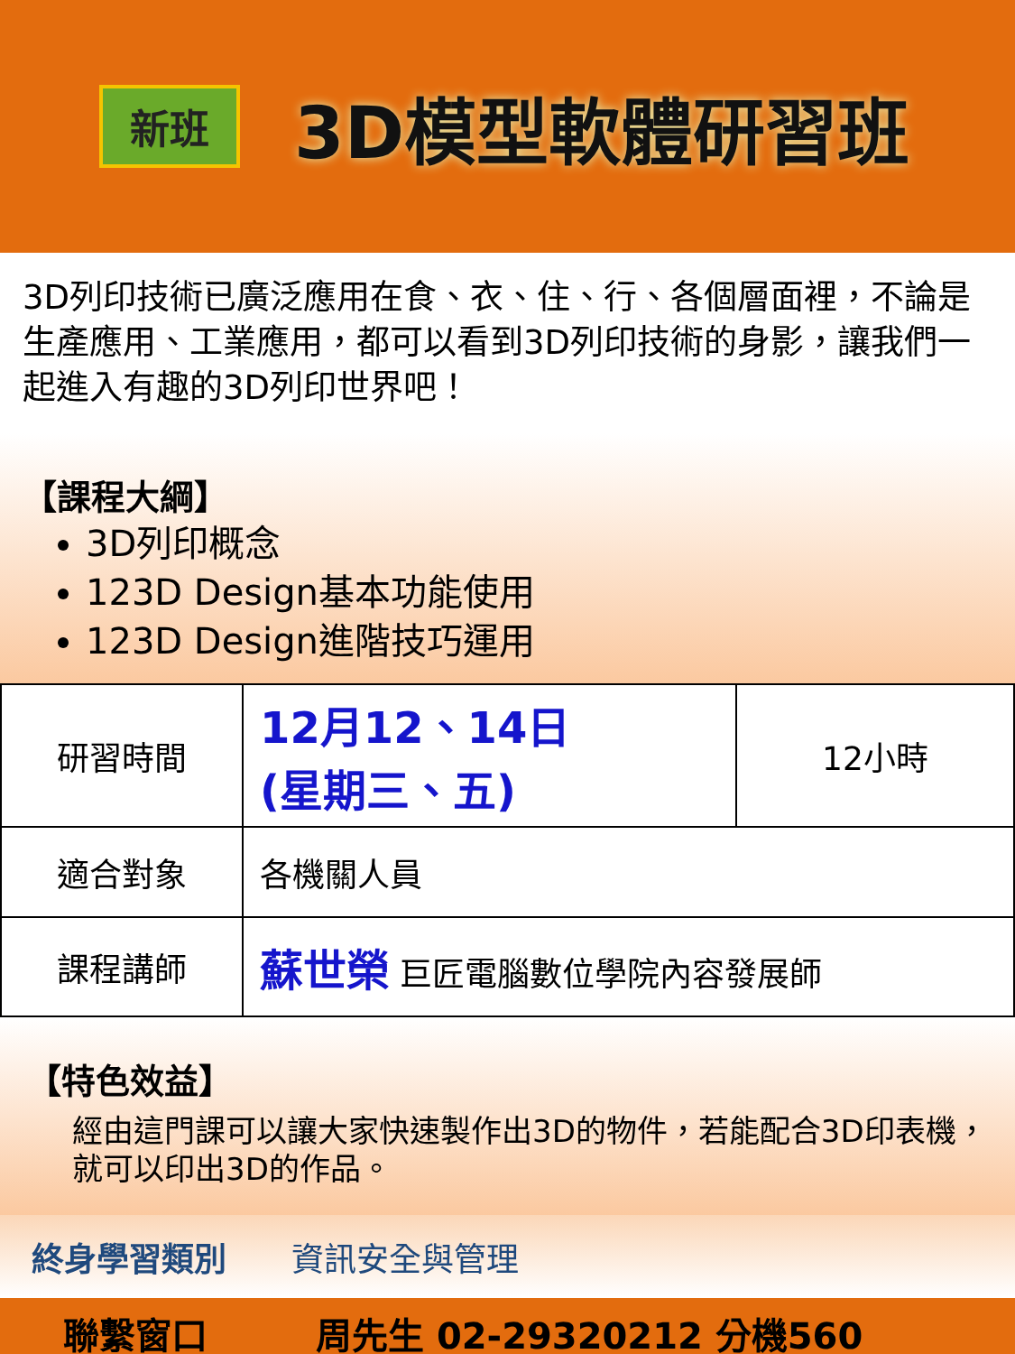新班
3D模型軟體研習班
3D列印技術已廣泛應用在食、衣、住、行、各個層面裡，不論是生產應用、工業應用，都可以看到3D列印技術的身影，讓我們一起進入有趣的3D列印世界吧！
【課程大綱】
3D列印概念
123D Design基本功能使用
123D Design進階技巧運用
| 研習時間 | 12月12、14日 (星期三、五) | 12小時 |
| 適合對象 | 各機關人員 | |
| 課程講師 | 蘇世榮 巨匠電腦數位學院內容發展師 | |
【特色效益】
經由這門課可以讓大家快速製作出3D的物件，若能配合3D印表機，就可以印出3D的作品。
終身學習類別　　資訊安全與管理
聯繫窗口　　　周先生 02-29320212 分機560